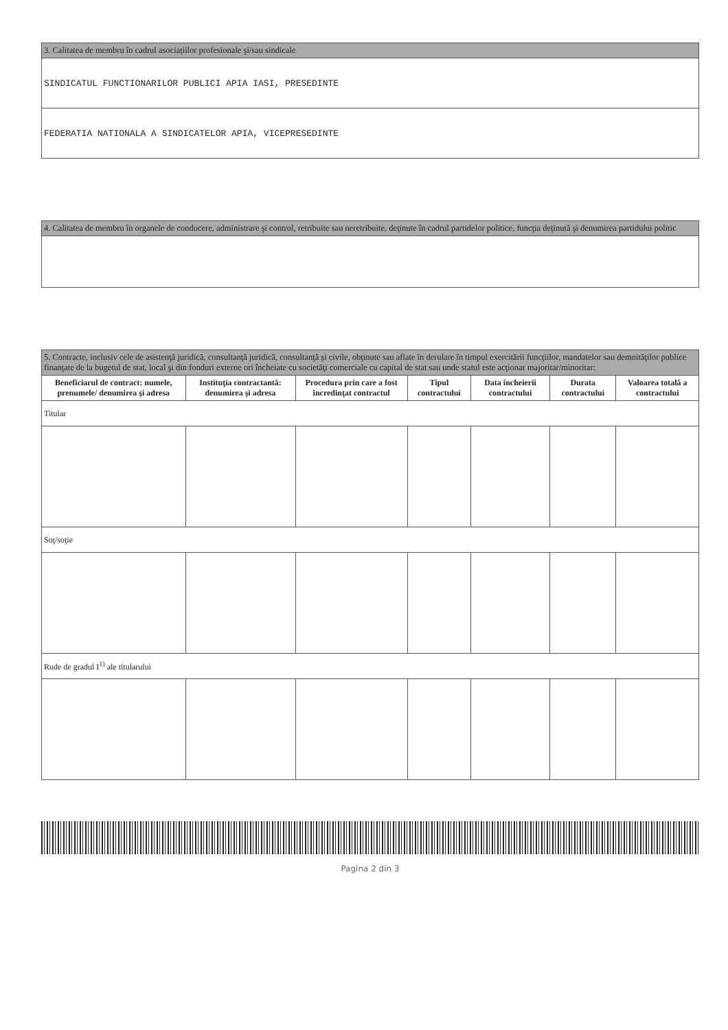| 3. Calitatea de membru în cadrul asociaţiilor profesionale şi/sau sindicale |
| SINDICATUL FUNCTIONARILOR PUBLICI APIA IASI, PRESEDINTE |
| FEDERATIA NATIONALA A SINDICATELOR APIA, VICEPRESEDINTE |
| 4. Calitatea de membru în organele de conducere, administrare şi control, retribuite sau neretribuite, deţinute în cadrul partidelor politice, funcţia deţinută şi denumirea partidului politic |
| 5. Contracte, inclusiv cele de asistenţă juridică, consultanţă juridică, consultanţă şi civile, obţinute sau aflate în derulare în timpul exercitării funcţiilor, mandatelor sau demnităţilor publice finanţate de la bugetul de stat, local şi din fonduri externe ori încheiate cu societăţi comerciale cu capital de stat sau unde statul este acţionar majoritar/minoritar: | | | | | | |
| Beneficiarul de contract: numele, prenumele/ denumirea şi adresa | Instituţia contractantă: denumirea şi adresa | Procedura prin care a fost încredinţat contractul | Tipul contractului | Data încheierii contractului | Durata contractului | Valoarea totală a contractului |
| Titular | | | | | | |
| Soţ/soţie | | | | | | |
| Rude de gradul I<sup>1)</sup> ale titularului | | | | | | |
Pagina 2 din 3